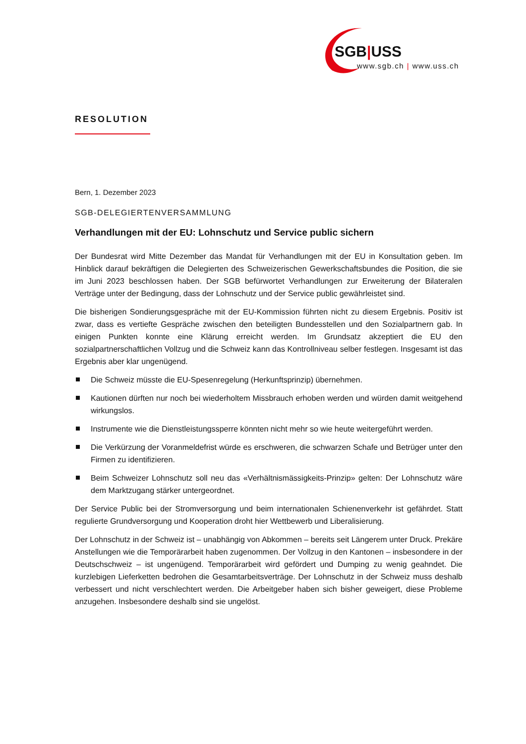SGB|USS
www.sgb.ch | www.uss.ch
RESOLUTION
Bern, 1. Dezember 2023
SGB-DELEGIERTENVERSAMMLUNG
Verhandlungen mit der EU: Lohnschutz und Service public sichern
Der Bundesrat wird Mitte Dezember das Mandat für Verhandlungen mit der EU in Konsultation geben. Im Hinblick darauf bekräftigen die Delegierten des Schweizerischen Gewerkschaftsbundes die Position, die sie im Juni 2023 beschlossen haben. Der SGB befürwortet Verhandlungen zur Erweiterung der Bilateralen Verträge unter der Bedingung, dass der Lohnschutz und der Service public gewährleistet sind.
Die bisherigen Sondierungsgespräche mit der EU-Kommission führten nicht zu diesem Ergebnis. Positiv ist zwar, dass es vertiefte Gespräche zwischen den beteiligten Bundesstellen und den Sozialpartnern gab. In einigen Punkten konnte eine Klärung erreicht werden. Im Grundsatz akzeptiert die EU den sozialpartnerschaftlichen Vollzug und die Schweiz kann das Kontrollniveau selber festlegen. Insgesamt ist das Ergebnis aber klar ungenügend.
Die Schweiz müsste die EU-Spesenregelung (Herkunftsprinzip) übernehmen.
Kautionen dürften nur noch bei wiederholtem Missbrauch erhoben werden und würden damit weitgehend wirkungslos.
Instrumente wie die Dienstleistungssperre könnten nicht mehr so wie heute weitergeführt werden.
Die Verkürzung der Voranmeldefrist würde es erschweren, die schwarzen Schafe und Betrüger unter den Firmen zu identifizieren.
Beim Schweizer Lohnschutz soll neu das «Verhältnismässigkeits-Prinzip» gelten: Der Lohnschutz wäre dem Marktzugang stärker untergeordnet.
Der Service Public bei der Stromversorgung und beim internationalen Schienenverkehr ist gefährdet. Statt regulierte Grundversorgung und Kooperation droht hier Wettbewerb und Liberalisierung.
Der Lohnschutz in der Schweiz ist – unabhängig von Abkommen – bereits seit Längerem unter Druck. Prekäre Anstellungen wie die Temporärarbeit haben zugenommen. Der Vollzug in den Kantonen – insbesondere in der Deutschschweiz – ist ungenügend. Temporärarbeit wird gefördert und Dumping zu wenig geahndet. Die kurzlebigen Lieferketten bedrohen die Gesamtarbeitsverträge. Der Lohnschutz in der Schweiz muss deshalb verbessert und nicht verschlechtert werden. Die Arbeitgeber haben sich bisher geweigert, diese Probleme anzugehen. Insbesondere deshalb sind sie ungelöst.